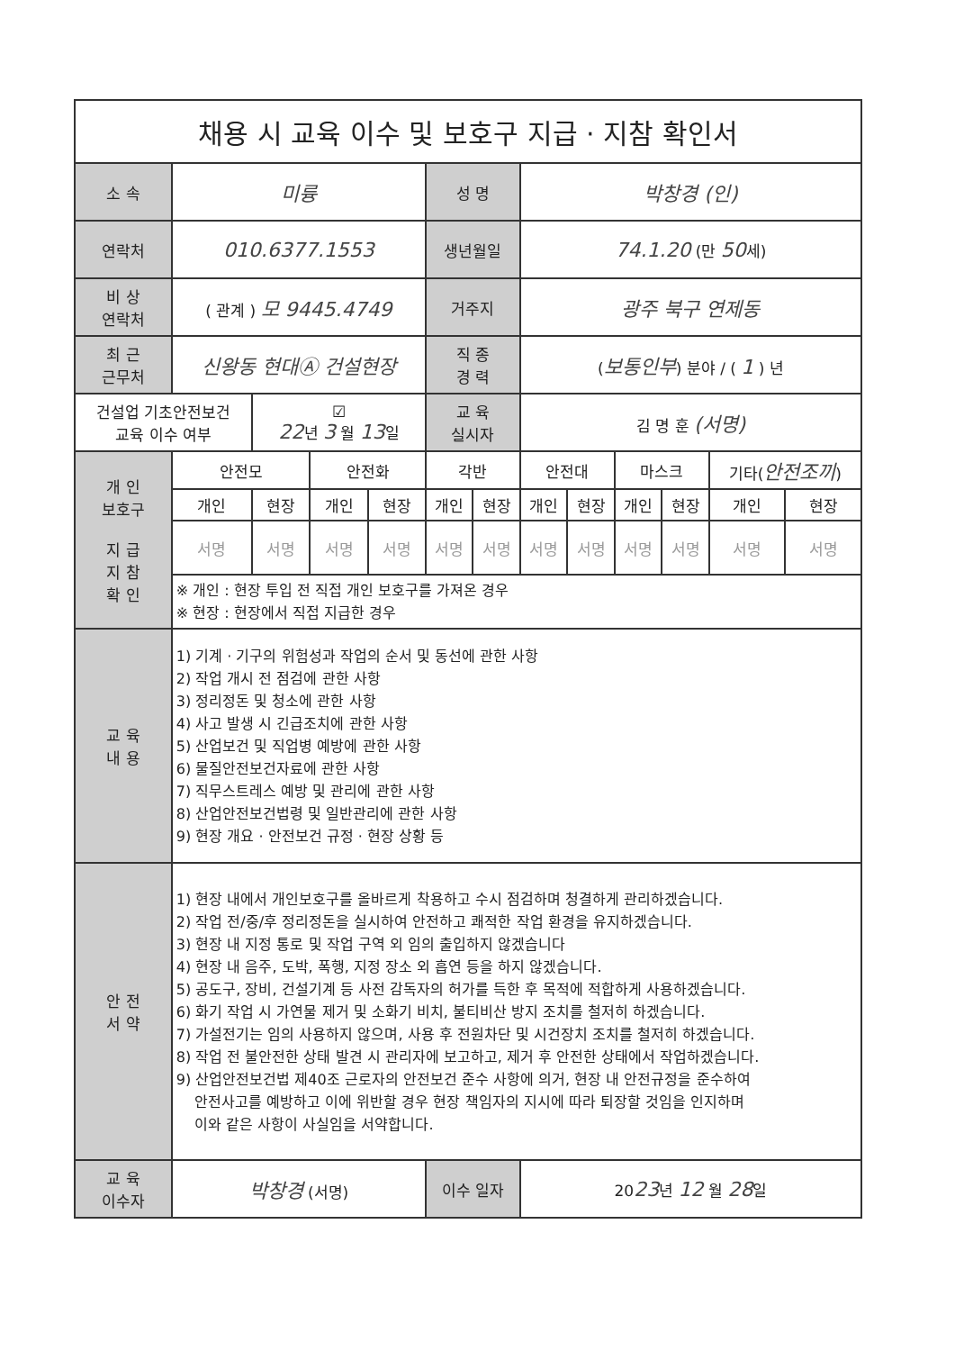| 채용 시 교육 이수 및 보호구 지급 · 지참 확인서 | | | | | | | | | | | | |
| 소 속 | 미륭 | | | | 성 명 | | 박창경 (인) | | | | | |
| 연락처 | 010.6377.1553 | | | | 생년월일 | | 74.1.20 (만 50 세) | | | | | |
| 비 상 연락처 | ( 관계 ) 모 9445.4749 | | | | 거주지 | | 광주 북구 연제동 | | | | | |
| 최 근 근무처 | 신왕동 현대Ⓐ 건설현장 | | | | 직 종 경 력 | | ( 보통인부 ) 분야 / ( 1 ) 년 | | | | | |
| 건설업 기초안전보건 교육 이수 여부 | | ☑ 22 년 3 월 13 일 | | | 교 육 실시자 | | 김 명 훈 (서명) | | | | | |
| 개 인 보호구 지 급 지 참 확 인 | 안전모 | | 안전화 | | 각반 | | 안전대 | | 마스크 | | 기타( 안전조끼 ) | |
| | 개인 | 현장 | 개인 | 현장 | 개인 | 현장 | 개인 | 현장 | 개인 | 현장 | 개인 | 현장 |
| | 서명 | 서명 | 서명 | 서명 | 서명 | 서명 | 서명 | 서명 | 서명 | 서명 | 서명 | 서명 |
| | ※ 개인 : 현장 투입 전 직접 개인 보호구를 가져온 경우 ※ 현장 : 현장에서 직접 지급한 경우 | | | | | | | | | | | |
| 교 육 내 용 | 1) 기계 · 기구의 위험성과 작업의 순서 및 동선에 관한 사항 2) 작업 개시 전 점검에 관한 사항 3) 정리정돈 및 청소에 관한 사항 4) 사고 발생 시 긴급조치에 관한 사항 5) 산업보건 및 직업병 예방에 관한 사항 6) 물질안전보건자료에 관한 사항 7) 직무스트레스 예방 및 관리에 관한 사항 8) 산업안전보건법령 및 일반관리에 관한 사항 9) 현장 개요 · 안전보건 규정 · 현장 상황 등 | | | | | | | | | | | |
| 안 전 서 약 | 1) 현장 내에서 개인보호구를 올바르게 착용하고 수시 점검하며 청결하게 관리하겠습니다. 2) 작업 전/중/후 정리정돈을 실시하여 안전하고 쾌적한 작업 환경을 유지하겠습니다. 3) 현장 내 지정 통로 및 작업 구역 외 임의 출입하지 않겠습니다 4) 현장 내 음주, 도박, 폭행, 지정 장소 외 흡연 등을 하지 않겠습니다. 5) 공도구, 장비, 건설기계 등 사전 감독자의 허가를 득한 후 목적에 적합하게 사용하겠습니다. 6) 화기 작업 시 가연물 제거 및 소화기 비치, 불티비산 방지 조치를 철저히 하겠습니다. 7) 가설전기는 임의 사용하지 않으며, 사용 후 전원차단 및 시건장치 조치를 철저히 하겠습니다. 8) 작업 전 불안전한 상태 발견 시 관리자에 보고하고, 제거 후 안전한 상태에서 작업하겠습니다. 9) 산업안전보건법 제40조 근로자의 안전보건 준수 사항에 의거, 현장 내 안전규정을 준수하여 안전사고를 예방하고 이에 위반할 경우 현장 책임자의 지시에 따라 퇴장할 것임을 인지하며 이와 같은 사항이 사실임을 서약합니다. | | | | | | | | | | | |
| 교 육 이수자 | 박창경 (서명) | | | | 이수 일자 | | 20 23 년 12 월 28 일 | | | | | |